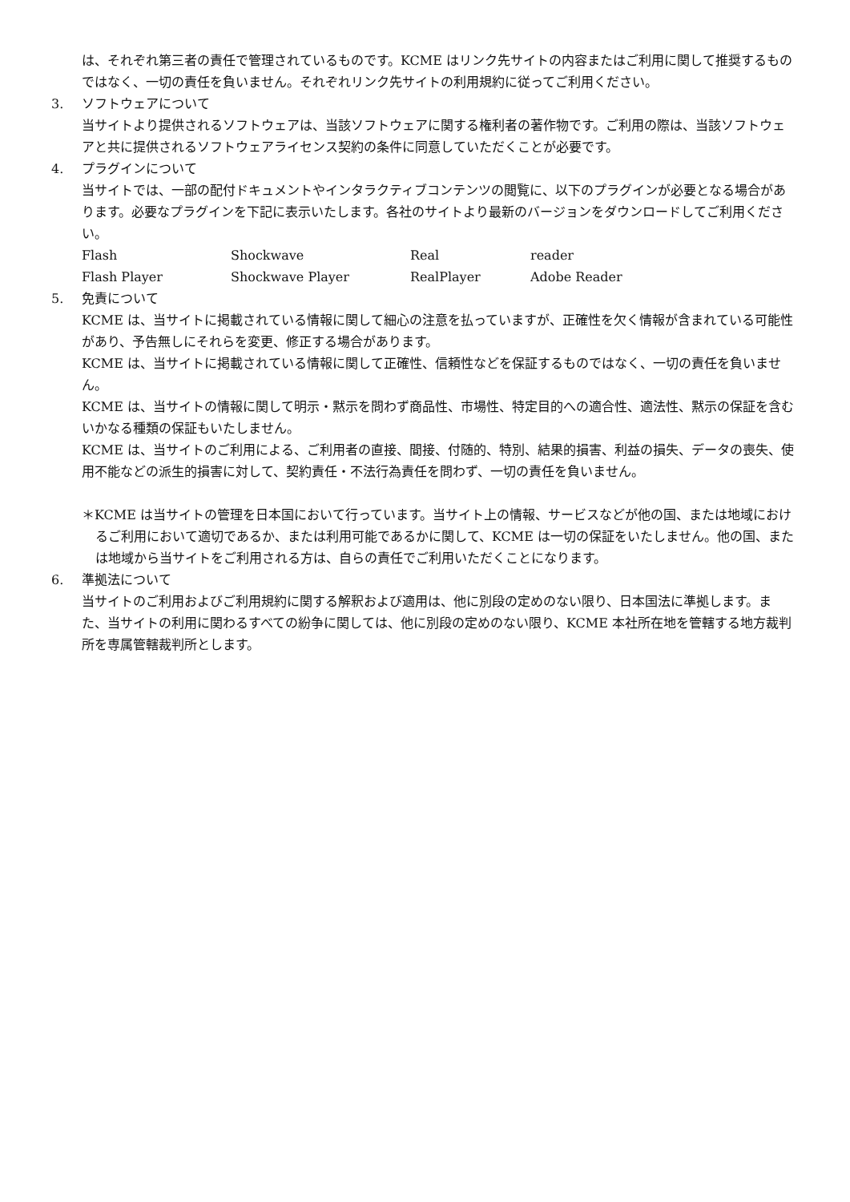は、それぞれ第三者の責任で管理されているものです。KCME はリンク先サイトの内容またはご利用に関して推奨するものではなく、一切の責任を負いません。それぞれリンク先サイトの利用規約に従ってご利用ください。
3. ソフトウェアについて
当サイトより提供されるソフトウェアは、当該ソフトウェアに関する権利者の著作物です。ご利用の際は、当該ソフトウェアと共に提供されるソフトウェアライセンス契約の条件に同意していただくことが必要です。
4. プラグインについて
当サイトでは、一部の配付ドキュメントやインタラクティブコンテンツの閲覧に、以下のプラグインが必要となる場合があります。必要なプラグインを下記に表示いたします。各社のサイトより最新のバージョンをダウンロードしてご利用ください。
| Flash | Shockwave | Real | reader |
| Flash Player | Shockwave Player | RealPlayer | Adobe Reader |
5. 免責について
KCME は、当サイトに掲載されている情報に関して細心の注意を払っていますが、正確性を欠く情報が含まれている可能性があり、予告無しにそれらを変更、修正する場合があります。
KCME は、当サイトに掲載されている情報に関して正確性、信頼性などを保証するものではなく、一切の責任を負いません。
KCME は、当サイトの情報に関して明示・黙示を問わず商品性、市場性、特定目的への適合性、適法性、黙示の保証を含むいかなる種類の保証もいたしません。
KCME は、当サイトのご利用による、ご利用者の直接、間接、付随的、特別、結果的損害、利益の損失、データの喪失、使用不能などの派生的損害に対して、契約責任・不法行為責任を問わず、一切の責任を負いません。
＊KCME は当サイトの管理を日本国において行っています。当サイト上の情報、サービスなどが他の国、または地域におけるご利用において適切であるか、または利用可能であるかに関して、KCME は一切の保証をいたしません。他の国、または地域から当サイトをご利用される方は、自らの責任でご利用いただくことになります。
6. 準拠法について
当サイトのご利用およびご利用規約に関する解釈および適用は、他に別段の定めのない限り、日本国法に準拠します。また、当サイトの利用に関わるすべての紛争に関しては、他に別段の定めのない限り、KCME 本社所在地を管轄する地方裁判所を専属管轄裁判所とします。